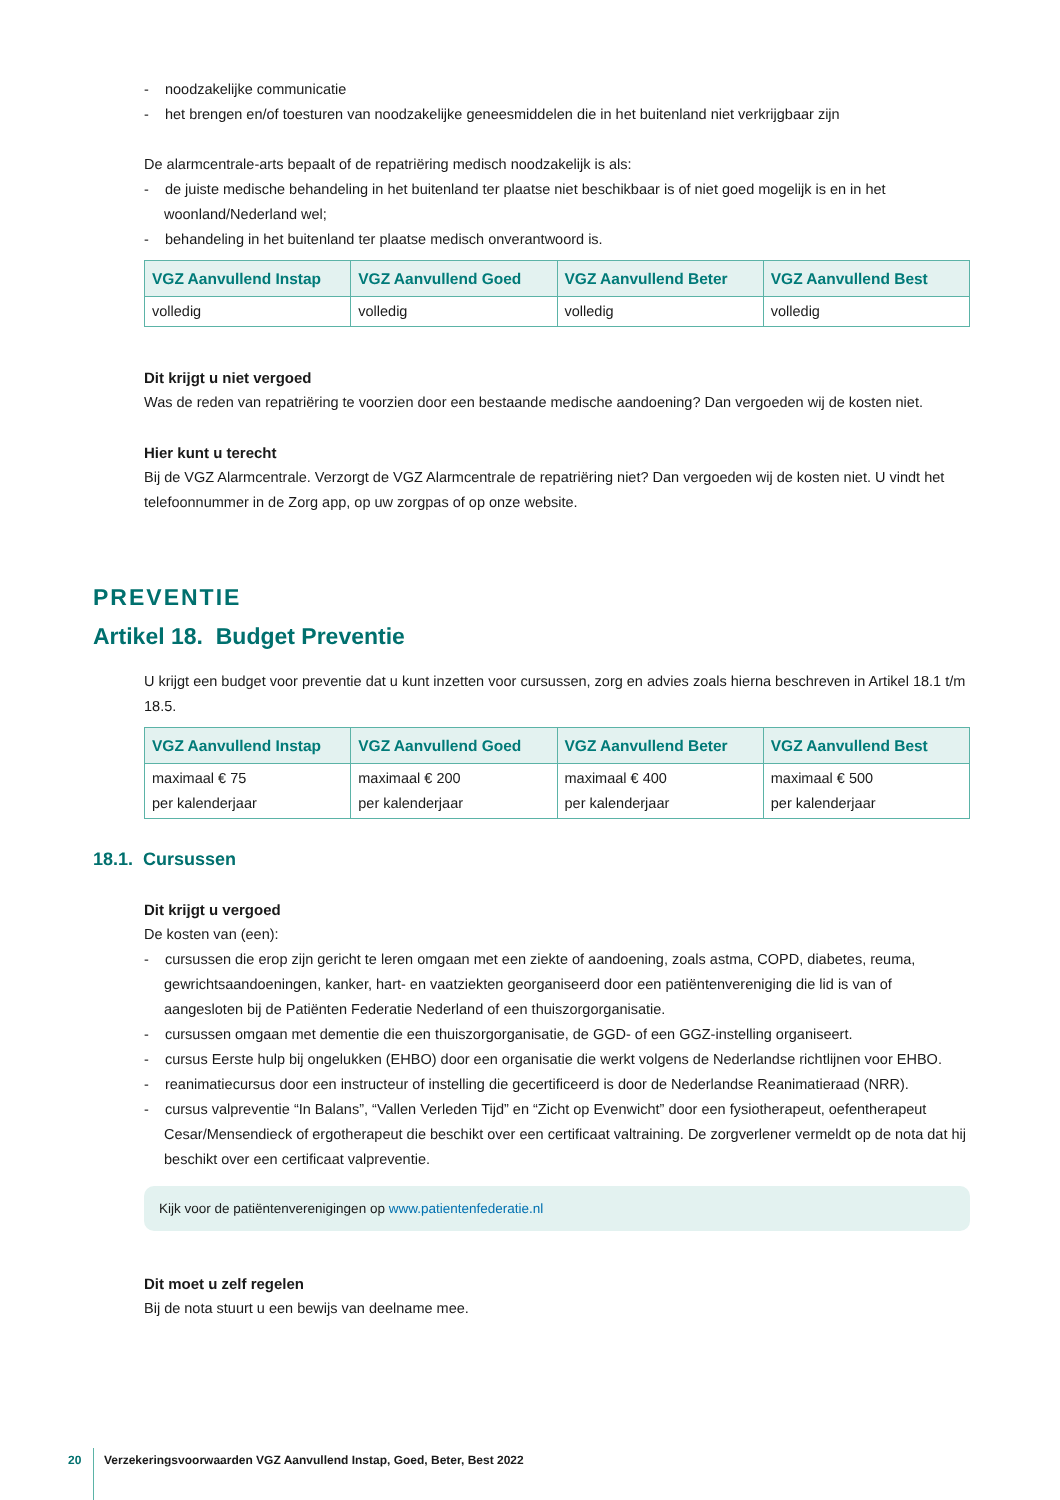- noodzakelijke communicatie
- het brengen en/of toesturen van noodzakelijke geneesmiddelen die in het buitenland niet verkrijgbaar zijn
De alarmcentrale-arts bepaalt of de repatriëring medisch noodzakelijk is als:
- de juiste medische behandeling in het buitenland ter plaatse niet beschikbaar is of niet goed mogelijk is en in het woonland/Nederland wel;
- behandeling in het buitenland ter plaatse medisch onverantwoord is.
| VGZ Aanvullend Instap | VGZ Aanvullend Goed | VGZ Aanvullend Beter | VGZ Aanvullend Best |
| --- | --- | --- | --- |
| volledig | volledig | volledig | volledig |
Dit krijgt u niet vergoed
Was de reden van repatriëring te voorzien door een bestaande medische aandoening? Dan vergoeden wij de kosten niet.
Hier kunt u terecht
Bij de VGZ Alarmcentrale. Verzorgt de VGZ Alarmcentrale de repatriëring niet? Dan vergoeden wij de kosten niet. U vindt het telefoonnummer in de Zorg app, op uw zorgpas of op onze website.
PREVENTIE
Artikel 18. Budget Preventie
U krijgt een budget voor preventie dat u kunt inzetten voor cursussen, zorg en advies zoals hierna beschreven in Artikel 18.1 t/m 18.5.
| VGZ Aanvullend Instap | VGZ Aanvullend Goed | VGZ Aanvullend Beter | VGZ Aanvullend Best |
| --- | --- | --- | --- |
| maximaal € 75 per kalenderjaar | maximaal € 200 per kalenderjaar | maximaal € 400 per kalenderjaar | maximaal € 500 per kalenderjaar |
18.1. Cursussen
Dit krijgt u vergoed
De kosten van (een):
- cursussen die erop zijn gericht te leren omgaan met een ziekte of aandoening, zoals astma, COPD, diabetes, reuma, gewrichtsaandoeningen, kanker, hart- en vaatziekten georganiseerd door een patiëntenvereniging die lid is van of aangesloten bij de Patiënten Federatie Nederland of een thuiszorgorganisatie.
- cursussen omgaan met dementie die een thuiszorgorganisatie, de GGD- of een GGZ-instelling organiseert.
- cursus Eerste hulp bij ongelukken (EHBO) door een organisatie die werkt volgens de Nederlandse richtlijnen voor EHBO.
- reanimatiecursus door een instructeur of instelling die gecertificeerd is door de Nederlandse Reanimatieraad (NRR).
- cursus valpreventie “In Balans”, “Vallen Verleden Tijd” en “Zicht op Evenwicht” door een fysiotherapeut, oefenthe­rapeut Cesar/Mensendieck of ergotherapeut die beschikt over een certificaat valtraining. De zorgverlener vermeldt op de nota dat hij beschikt over een certificaat valpreventie.
Kijk voor de patiëntenverenigingen op www.patientenfederatie.nl
Dit moet u zelf regelen
Bij de nota stuurt u een bewijs van deelname mee.
20
Verzekeringsvoorwaarden VGZ Aanvullend Instap, Goed, Beter, Best 2022